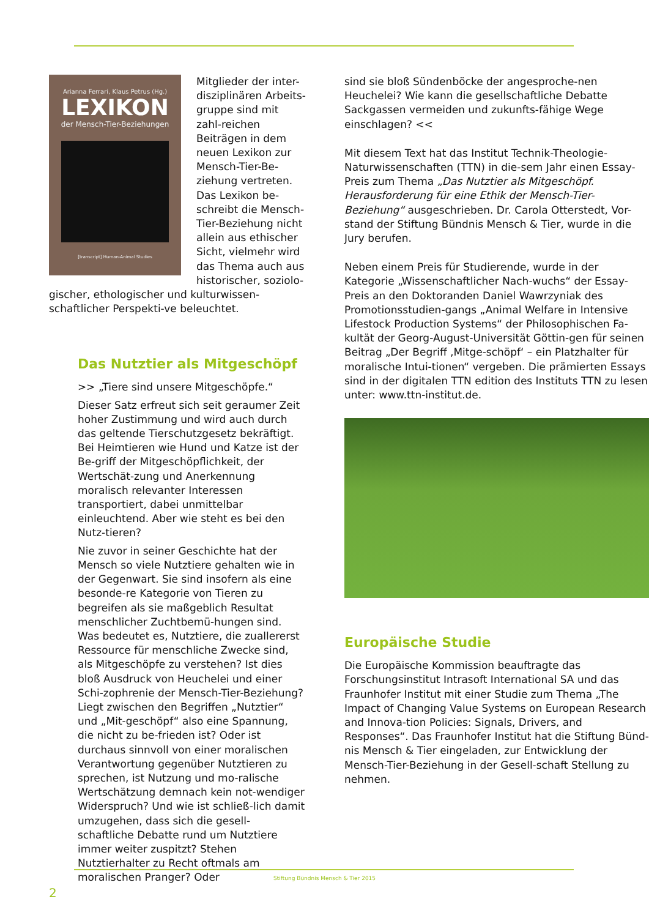Arianna Ferrari, Klaus Petrus (Hg.)
LEXIKON
der Mensch-Tier-Beziehungen
[transcript] Human-Animal Studies
Mitglieder der inter-disziplinären Arbeits-gruppe sind mit zahl-reichen Beiträgen in dem neuen Lexikon zur Mensch-Tier-Be-ziehung vertreten. Das Lexikon be-schreibt die Mensch-Tier-Beziehung nicht allein aus ethischer Sicht, vielmehr wird das Thema auch aus historischer, soziolo-gischer, ethologischer und kulturwissen-schaftlicher Perspekti-ve beleuchtet.
Das Nutztier als Mitgeschöpf
>> „Tiere sind unsere Mitgeschöpfe.“
Dieser Satz erfreut sich seit geraumer Zeit hoher Zustimmung und wird auch durch das geltende Tierschutzgesetz bekräftigt. Bei Heimtieren wie Hund und Katze ist der Be-griff der Mitgeschöpflichkeit, der Wertschät-zung und Anerkennung moralisch relevanter Interessen transportiert, dabei unmittelbar einleuchtend. Aber wie steht es bei den Nutz-tieren?
Nie zuvor in seiner Geschichte hat der Mensch so viele Nutztiere gehalten wie in der Gegenwart. Sie sind insofern als eine besonde-re Kategorie von Tieren zu begreifen als sie maßgeblich Resultat menschlicher Zuchtbemü-hungen sind. Was bedeutet es, Nutztiere, die zuallererst Ressource für menschliche Zwecke sind, als Mitgeschöpfe zu verstehen? Ist dies bloß Ausdruck von Heuchelei und einer Schi-zophrenie der Mensch-Tier-Beziehung? Liegt zwischen den Begriffen „Nutztier“ und „Mit-geschöpf“ also eine Spannung, die nicht zu be-frieden ist? Oder ist durchaus sinnvoll von einer moralischen Verantwortung gegenüber Nutztieren zu sprechen, ist Nutzung und mo-ralische Wertschätzung demnach kein not-wendiger Widerspruch? Und wie ist schließ-lich damit umzugehen, dass sich die gesell-schaftliche Debatte rund um Nutztiere immer weiter zuspitzt? Stehen Nutztierhalter zu Recht oftmals am moralischen Pranger? Oder
2
sind sie bloß Sündenböcke der angesproche-nen Heuchelei? Wie kann die gesellschaftliche Debatte Sackgassen vermeiden und zukunfts-fähige Wege einschlagen? <<
Mit diesem Text hat das Institut Technik-Theologie-Naturwissenschaften (TTN) in die-sem Jahr einen Essay-Preis zum Thema „Das Nutztier als Mitgeschöpf. Herausforderung für eine Ethik der Mensch-Tier-Beziehung“ ausgeschrieben. Dr. Carola Otterstedt, Vor-stand der Stiftung Bündnis Mensch & Tier, wurde in die Jury berufen.
Neben einem Preis für Studierende, wurde in der Kategorie „Wissenschaftlicher Nach-wuchs“ der Essay-Preis an den Doktoranden Daniel Wawrzyniak des Promotionsstudien-gangs „Animal Welfare in Intensive Lifestock Production Systems“ der Philosophischen Fa-kultät der Georg-August-Universität Göttin-gen für seinen Beitrag „Der Begriff ‚Mitge-schöpf‘ – ein Platzhalter für moralische Intui-tionen“ vergeben. Die prämierten Essays sind in der digitalen TTN edition des Instituts TTN zu lesen unter: www.ttn-institut.de.
Europäische Studie
Die Europäische Kommission beauftragte das Forschungsinstitut Intrasoft International SA und das Fraunhofer Institut mit einer Studie zum Thema „The Impact of Changing Value Systems on European Research and Innova-tion Policies: Signals, Drivers, and Responses“. Das Fraunhofer Institut hat die Stiftung Bünd-nis Mensch & Tier eingeladen, zur Entwicklung der Mensch-Tier-Beziehung in der Gesell-schaft Stellung zu nehmen.
Stiftung Bündnis Mensch & Tier 2015